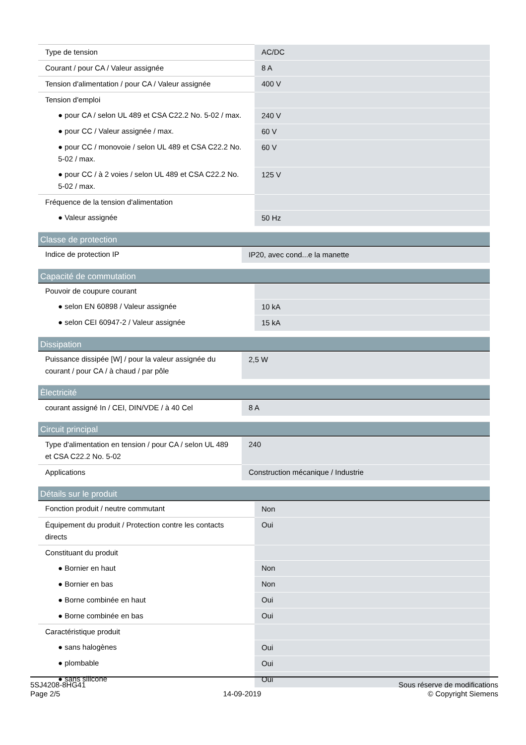| Type de tension | AC/DC |
| Courant / pour CA / Valeur assignée | 8 A |
| Tension d'alimentation / pour CA / Valeur assignée | 400 V |
| Tension d'emploi | |
| ● pour CA / selon UL 489 et CSA C22.2 No. 5-02 / max. | 240 V |
| ● pour CC / Valeur assignée / max. | 60 V |
| ● pour CC / monovoie / selon UL 489 et CSA C22.2 No. 5-02 / max. | 60 V |
| ● pour CC / à 2 voies / selon UL 489 et CSA C22.2 No. 5-02 / max. | 125 V |
| Fréquence de la tension d'alimentation | |
| ● Valeur assignée | 50 Hz |
Classe de protection
| Indice de protection IP | IP20, avec cond...e la manette |
Capacité de commutation
| Pouvoir de coupure courant | |
| ● selon EN 60898 / Valeur assignée | 10 kA |
| ● selon CEI 60947-2 / Valeur assignée | 15 kA |
Dissipation
| Puissance dissipée [W] / pour la valeur assignée du courant / pour CA / à chaud / par pôle | 2,5 W |
Èlectricité
| courant assigné In / CEI, DIN/VDE / à 40 Cel | 8 A |
Circuit principal
| Type d'alimentation en tension / pour CA / selon UL 489 et CSA C22.2 No. 5-02 | 240 |
| Applications | Construction mécanique / Industrie |
Détails sur le produit
| Fonction produit / neutre commutant | Non |
| Équipement du produit / Protection contre les contacts directs | Oui |
| Constituant du produit | |
| ● Bornier en haut | Non |
| ● Bornier en bas | Non |
| ● Borne combinée en haut | Oui |
| ● Borne combinée en bas | Oui |
| Caractéristique produit | |
| ● sans halogènes | Oui |
| ● plombable | Oui |
| ● sans silicone | Oui |
5SJ4208-8HG41
Page 2/5
14-09-2019
Sous réserve de modifications
© Copyright Siemens